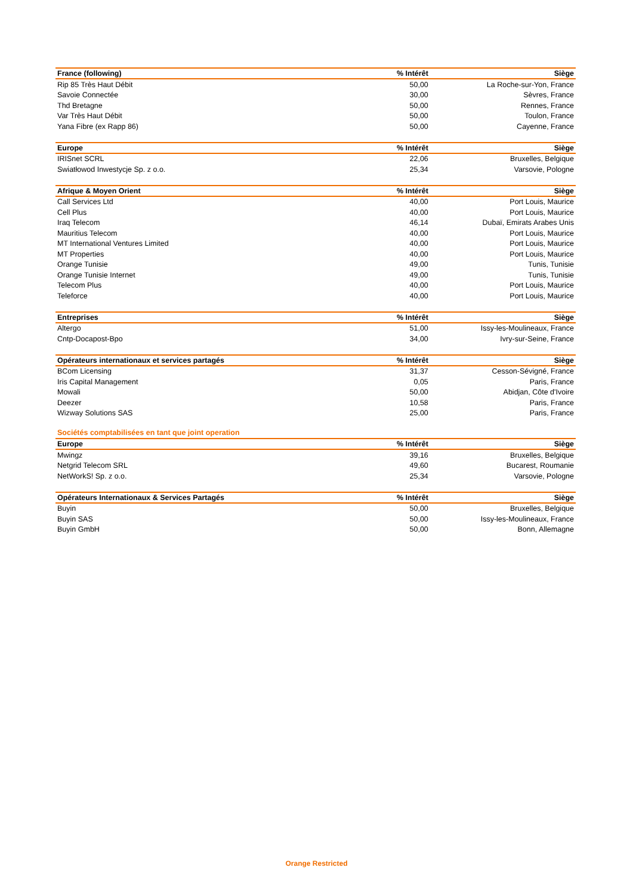| France (following) | % Intérêt | Siège |
| --- | --- | --- |
| Rip 85 Très Haut Débit | 50,00 | La Roche-sur-Yon, France |
| Savoie Connectée | 30,00 | Sèvres, France |
| Thd Bretagne | 50,00 | Rennes, France |
| Var Très Haut Débit | 50,00 | Toulon, France |
| Yana Fibre (ex Rapp 86) | 50,00 | Cayenne, France |
| Europe | % Intérêt | Siège |
| --- | --- | --- |
| IRISnet SCRL | 22,06 | Bruxelles, Belgique |
| Swiatłowod Inwestycje Sp. z o.o. | 25,34 | Varsovie, Pologne |
| Afrique & Moyen Orient | % Intérêt | Siège |
| --- | --- | --- |
| Call Services Ltd | 40,00 | Port Louis, Maurice |
| Cell Plus | 40,00 | Port Louis, Maurice |
| Iraq Telecom | 46,14 | Dubaï, Emirats Arabes Unis |
| Mauritius Telecom | 40,00 | Port Louis, Maurice |
| MT International Ventures Limited | 40,00 | Port Louis, Maurice |
| MT Properties | 40,00 | Port Louis, Maurice |
| Orange Tunisie | 49,00 | Tunis, Tunisie |
| Orange Tunisie Internet | 49,00 | Tunis, Tunisie |
| Telecom Plus | 40,00 | Port Louis, Maurice |
| Teleforce | 40,00 | Port Louis, Maurice |
| Entreprises | % Intérêt | Siège |
| --- | --- | --- |
| Altergo | 51,00 | Issy-les-Moulineaux, France |
| Cntp-Docapost-Bpo | 34,00 | Ivry-sur-Seine, France |
| Opérateurs internationaux et services partagés | % Intérêt | Siège |
| --- | --- | --- |
| BCom Licensing | 31,37 | Cesson-Sévigné, France |
| Iris Capital Management | 0,05 | Paris, France |
| Mowali | 50,00 | Abidjan, Côte d'Ivoire |
| Deezer | 10,58 | Paris, France |
| Wizway Solutions SAS | 25,00 | Paris, France |
Sociétés comptabilisées en tant que joint operation
| Europe | % Intérêt | Siège |
| --- | --- | --- |
| Mwingz | 39,16 | Bruxelles, Belgique |
| Netgrid Telecom SRL | 49,60 | Bucarest, Roumanie |
| NetWorkS! Sp. z o.o. | 25,34 | Varsovie, Pologne |
| Opérateurs Internationaux & Services Partagés | % Intérêt | Siège |
| --- | --- | --- |
| Buyin | 50,00 | Bruxelles, Belgique |
| Buyin SAS | 50,00 | Issy-les-Moulineaux, France |
| Buyin GmbH | 50,00 | Bonn, Allemagne |
Orange Restricted